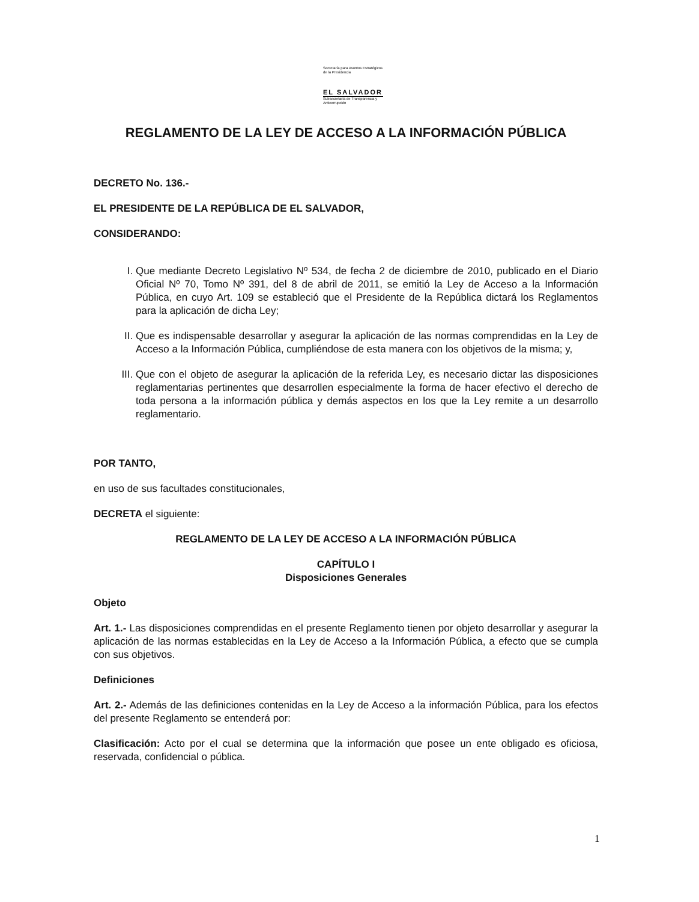Secretaría para Asuntos Estratégicos de la Presidencia
EL SALVADOR
Subsecretaría de Transparencia y Anticorrupción
REGLAMENTO DE LA LEY DE ACCESO A LA INFORMACIÓN PÚBLICA
DECRETO No. 136.-
EL PRESIDENTE DE LA REPÚBLICA DE EL SALVADOR,
CONSIDERANDO:
I. Que mediante Decreto Legislativo Nº 534, de fecha 2 de diciembre de 2010, publicado en el Diario Oficial Nº 70, Tomo Nº 391, del 8 de abril de 2011, se emitió la Ley de Acceso a la Información Pública, en cuyo Art. 109 se estableció que el Presidente de la República dictará los Reglamentos para la aplicación de dicha Ley;
II. Que es indispensable desarrollar y asegurar la aplicación de las normas comprendidas en la Ley de Acceso a la Información Pública, cumpliéndose de esta manera con los objetivos de la misma; y,
III. Que con el objeto de asegurar la aplicación de la referida Ley, es necesario dictar las disposiciones reglamentarias pertinentes que desarrollen especialmente la forma de hacer efectivo el derecho de toda persona a la información pública y demás aspectos en los que la Ley remite a un desarrollo reglamentario.
POR TANTO,
en uso de sus facultades constitucionales,
DECRETA el siguiente:
REGLAMENTO DE LA LEY DE ACCESO A LA INFORMACIÓN PÚBLICA
CAPÍTULO I
Disposiciones Generales
Objeto
Art. 1.- Las disposiciones comprendidas en el presente Reglamento tienen por objeto desarrollar y asegurar la aplicación de las normas establecidas en la Ley de Acceso a la Información Pública, a efecto que se cumpla con sus objetivos.
Definiciones
Art. 2.- Además de las definiciones contenidas en la Ley de Acceso a la información Pública, para los efectos del presente Reglamento se entenderá por:
Clasificación: Acto por el cual se determina que la información que posee un ente obligado es oficiosa, reservada, confidencial o pública.
1